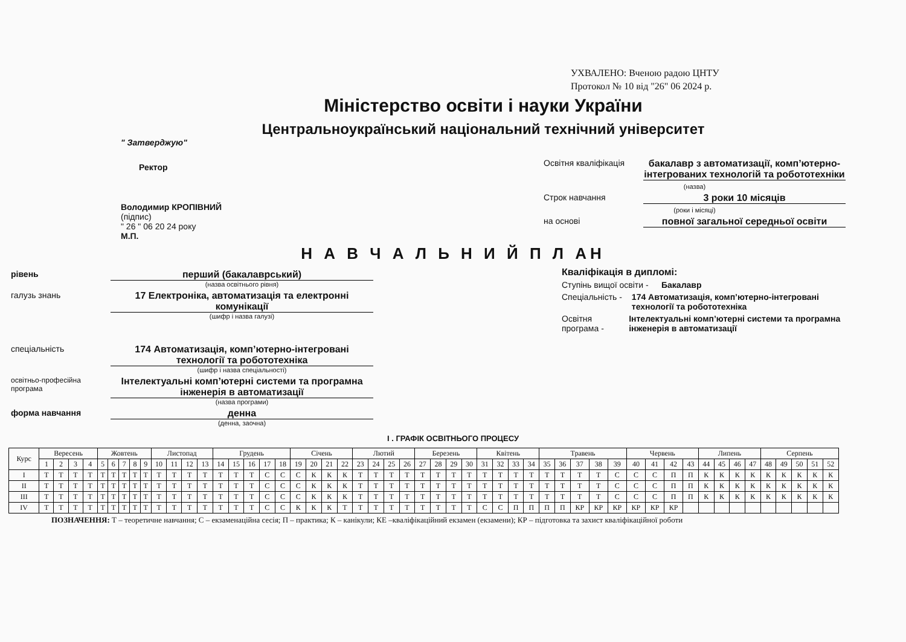УХВАЛЕНО: Вченою радою ЦНТУ
Протокол № 10 від "26" 06 2024 р.
Міністерство освіти і науки України
Центральноукраїнський національний технічний університет
" Затверджую"
Ректор
Володимир КРОПІВНИЙ
(підпис)
" 26 " 06 20 24 року
М.П.
Освітня кваліфікація
бакалавр з автоматизації, комп’ютерно-інтегрованих технологій та робототехніки
(назва)
Строк навчання 3 роки 10 місяців
(роки і місяці)
на основі повної загальної середньої освіти
Н А В Ч А Л Ь Н И Й П Л АН
рівень перший (бакалаврський)
(назва освітнього рівня)
галузь знань 17 Електроніка, автоматизація та електронні комунікації
(шифр і назва галузі)
спеціальність 174 Автоматизація, комп’ютерно-інтегровані технології та робототехніка
(шифр і назва спеціальності)
освітньо-професійна програма
Інтелектуальні комп’ютерні системи та програмна інженерія в автоматизації
(назва програми)
форма навчання денна
(денна, заочна)
Кваліфікація в дипломі:
Ступінь вищої освіти - Бакалавр
Спеціальність - 174 Автоматизація, комп’ютерно-інтегровані технології та робототехніка
Освітня програма - Інтелектуальні комп’ютерні системи та програмна інженерія в автоматизації
І . ГРАФІК ОСВІТНЬОГО ПРОЦЕСУ
| Курс | Вересень | | | | Жовтень | | | | | Листопад | | | | Грудень | | | | | Січень | | | | Лютий | | | | Березень | | | | Квітень | | | | Травень | | | | | Червень | | | | Липень | | | | Серпень | | | | |
| --- | --- | --- | --- | --- | --- | --- | --- | --- | --- | --- | --- | --- | --- | --- | --- | --- | --- | --- | --- | --- | --- | --- | --- | --- | --- | --- | --- | --- | --- | --- | --- | --- | --- | --- | --- | --- | --- | --- | --- | --- | --- | --- | --- | --- | --- | --- | --- | --- | --- | --- | --- | --- |
| | 1 | 2 | 3 | 4 | 5 | 6 | 7 | 8 | 9 | 10 | 11 | 12 | 13 | 14 | 15 | 16 | 17 | 18 | 19 | 20 | 21 | 22 | 23 | 24 | 25 | 26 | 27 | 28 | 29 | 30 | 31 | 32 | 33 | 34 | 35 | 36 | 37 | 38 | 39 | 40 | 41 | 42 | 43 | 44 | 45 | 46 | 47 | 48 | 49 | 50 | 51 | 52 |
| I | Т | Т | Т | Т | Т | Т | Т | Т | Т | Т | Т | Т | Т | Т | Т | Т | С | С | С | К | К | К | Т | Т | Т | Т | Т | Т | Т | Т | Т | Т | Т | Т | Т | Т | Т | Т | С | С | С | П | П | К | К | К | К | К | К | К | К | К |
| II | Т | Т | Т | Т | Т | Т | Т | Т | Т | Т | Т | Т | Т | Т | Т | Т | С | С | С | К | К | К | Т | Т | Т | Т | Т | Т | Т | Т | Т | Т | Т | Т | Т | Т | Т | Т | С | С | С | П | П | К | К | К | К | К | К | К | К | К |
| III | Т | Т | Т | Т | Т | Т | Т | Т | Т | Т | Т | Т | Т | Т | Т | Т | С | С | С | К | К | К | Т | Т | Т | Т | Т | Т | Т | Т | Т | Т | Т | Т | Т | Т | Т | Т | С | С | С | П | П | К | К | К | К | К | К | К | К | К |
| IV | Т | Т | Т | Т | Т | Т | Т | Т | Т | Т | Т | Т | Т | Т | Т | Т | С | С | К | К | К | Т | Т | Т | Т | Т | Т | Т | Т | Т | С | С | П | П | П | П | КР | КР | КР | КР | КР | КР | | | | | | | | | | |
ПОЗНАЧЕННЯ: Т – теоретичне навчання; С – екзаменаційна сесія; П – практика; К – канікули; КЕ –кваліфікаційний екзамен (екзамени); КР – підготовка та захист кваліфікаційної роботи